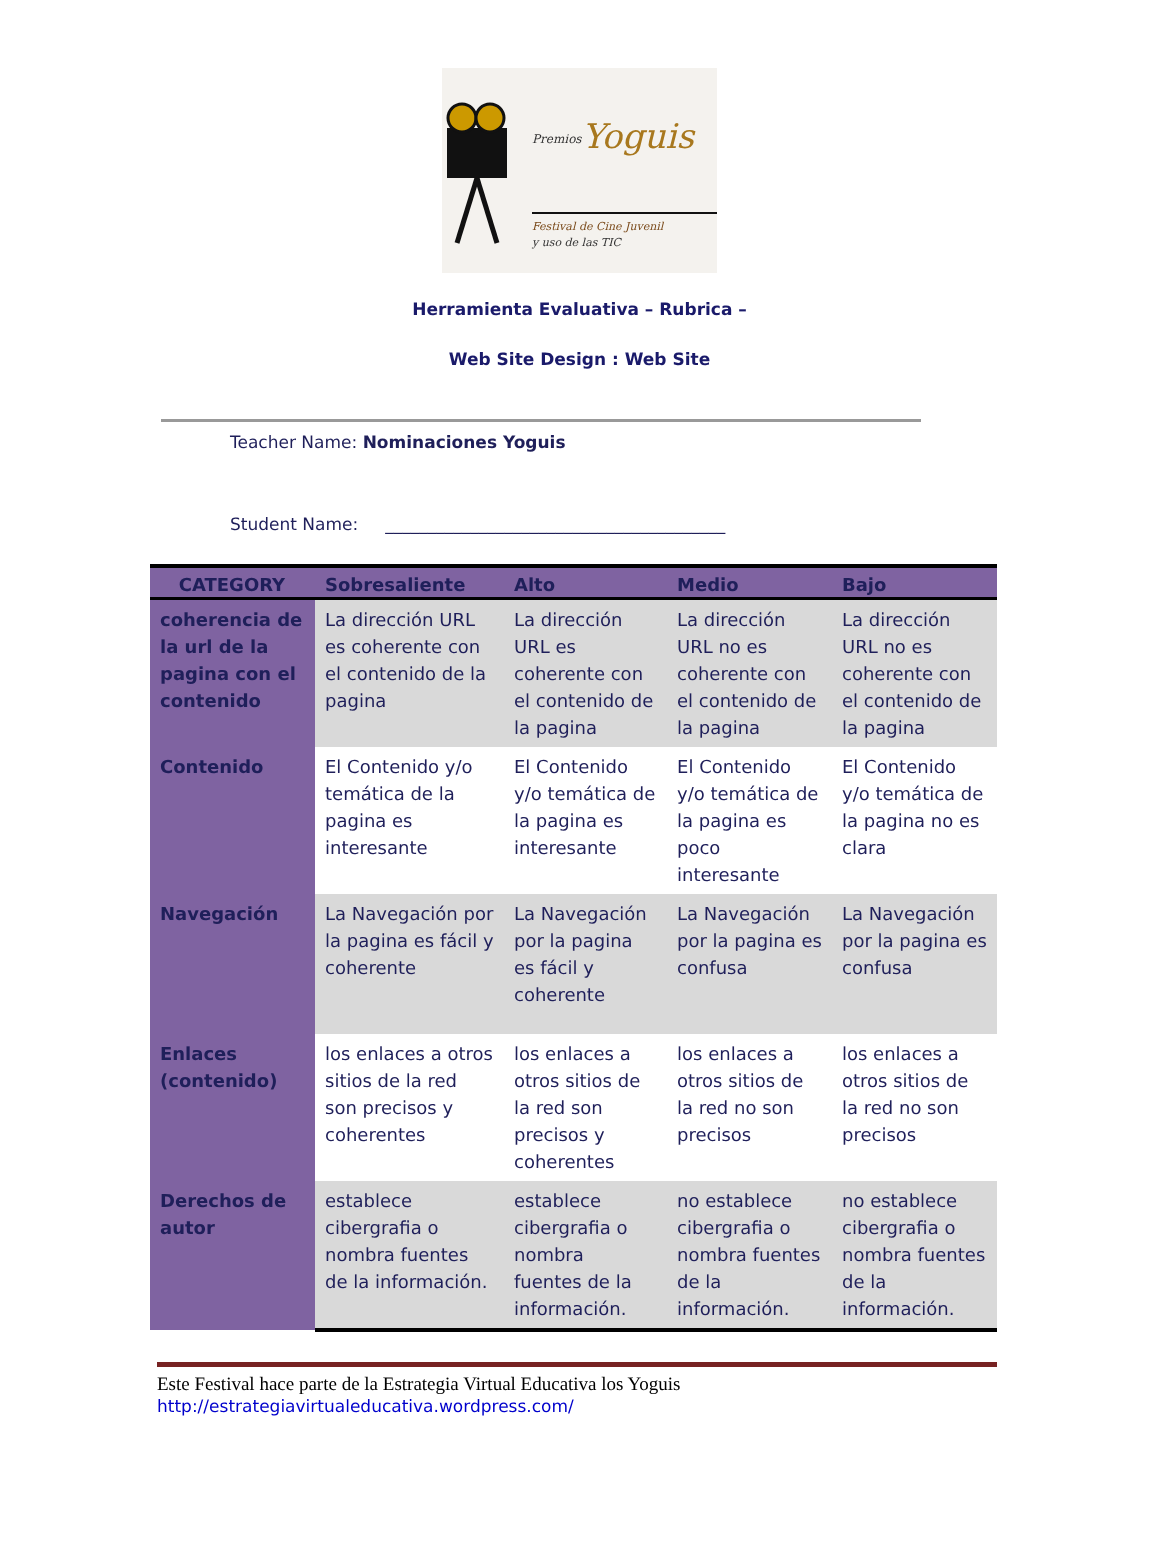Premios
Yoguis
Festival de Cine Juvenil
y uso de las TIC
Herramienta Evaluativa – Rubrica –
Web Site Design : Web Site
Teacher Name: Nominaciones Yoguis
Student Name: ________________________________________
| CATEGORY | Sobresaliente | Alto | Medio | Bajo |
| --- | --- | --- | --- | --- |
| coherencia de la url de la pagina con el contenido | La dirección URL es coherente con el contenido de la pagina | La dirección URL es coherente con el contenido de la pagina | La dirección URL no es coherente con el contenido de la pagina | La dirección URL no es coherente con el contenido de la pagina |
| Contenido | El Contenido y/o temática de la pagina es interesante | El Contenido y/o temática de la pagina es interesante | El Contenido y/o temática de la pagina es poco interesante | El Contenido y/o temática de la pagina no es clara |
| Navegación | La Navegación por la pagina es fácil y coherente | La Navegación por la pagina es fácil y coherente | La Navegación por la pagina es confusa | La Navegación por la pagina es confusa |
| Enlaces (contenido) | los enlaces a otros sitios de la red son precisos y coherentes | los enlaces a otros sitios de la red son precisos y coherentes | los enlaces a otros sitios de la red no son precisos | los enlaces a otros sitios de la red no son precisos |
| Derechos de autor | establece cibergrafia o nombra fuentes de la información. | establece cibergrafia o nombra fuentes de la información. | no establece cibergrafia o nombra fuentes de la información. | no establece cibergrafia o nombra fuentes de la información. |
Este Festival hace parte de la Estrategia Virtual Educativa los Yoguis
http://estrategiavirtualeducativa.wordpress.com/